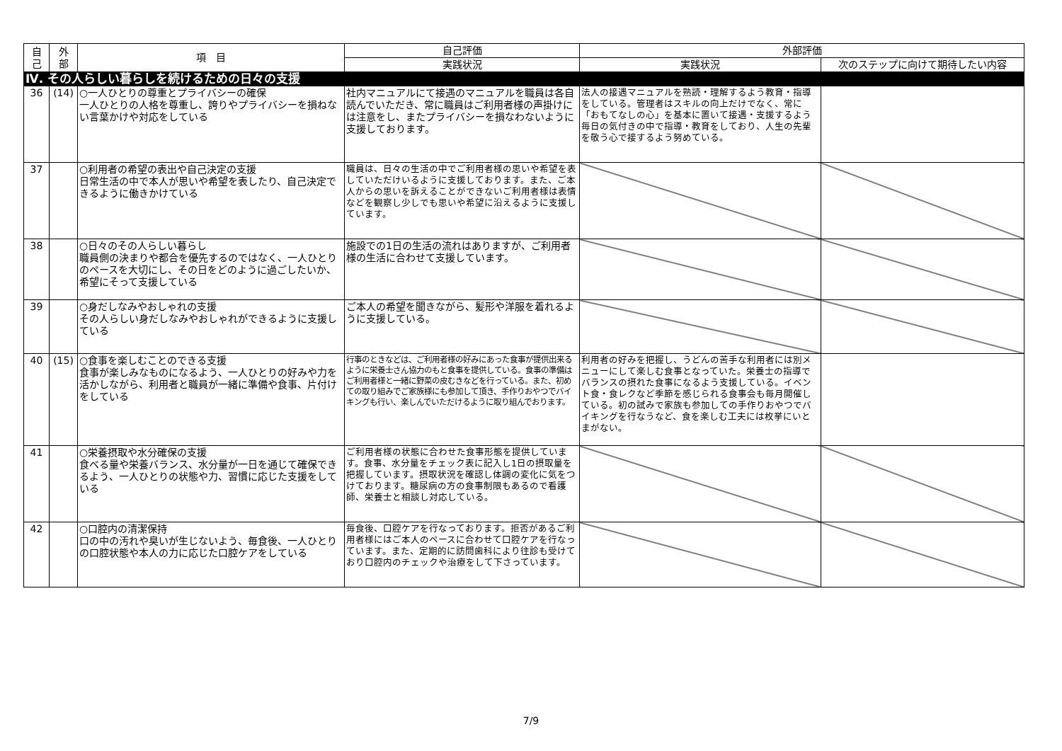| 自 己 | 外 部 | 項 目 | 自己評価 | 外部評価 | |
| --- | --- | --- | --- | --- | --- |
| | | | 実践状況 | 実践状況 | 次のステップに向けて期待したい内容 |
| Ⅳ. その人らしい暮らしを続けるための日々の支援 | | | | | |
| 36 | (14) | ○一人ひとりの尊重とプライバシーの確保 一人ひとりの人格を尊重し、誇りやプライバシーを損ねない言葉かけや対応をしている | 社内マニュアルにて接遇のマニュアルを職員は各自読んでいただき、常に職員はご利用者様の声掛けには注意をし、またプライバシーを損なわないように支援しております。 | 法人の接遇マニュアルを熟読・理解するよう教育・指導をしている。管理者はスキルの向上だけでなく、常に「おもてなしの心」を基本に置いて接遇・支援するよう毎日の気付きの中で指導・教育をしており、人生の先輩を敬う心で接するよう努めている。 | |
| 37 | | ○利用者の希望の表出や自己決定の支援 日常生活の中で本人が思いや希望を表したり、自己決定できるように働きかけている | 職員は、日々の生活の中でご利用者様の思いや希望を表していただけいるように支援しております。また、ご本人からの思いを訴えることができないご利用者様は表情などを観察し少しでも思いや希望に沿えるように支援しています。 | | |
| 38 | | ○日々のその人らしい暮らし 職員側の決まりや都合を優先するのではなく、一人ひとりのペースを大切にし、その日をどのように過ごしたいか、希望にそって支援している | 施設での1日の生活の流れはありますが、ご利用者様の生活に合わせて支援しています。 | | |
| 39 | | ○身だしなみやおしゃれの支援 その人らしい身だしなみやおしゃれができるように支援している | ご本人の希望を聞きながら、髪形や洋服を着れるように支援している。 | | |
| 40 | (15) | ○食事を楽しむことのできる支援 食事が楽しみなものになるよう、一人ひとりの好みや力を活かしながら、利用者と職員が一緒に準備や食事、片付けをしている | 行事のときなどは、ご利用者様の好みにあった食事が提供出来るように栄養士さん協力のもと食事を提供している。食事の準備はご利用者様と一緒に野菜の皮むきなどを行っている。また、初めての取り組みでご家族様にも参加して頂き、手作りおやつでバイキングも行い、楽しんでいただけるように取り組んでおります。 | 利用者の好みを把握し、うどんの苦手な利用者には別メニューにして楽しむ食事となっていた。栄養士の指導でバランスの摂れた食事になるよう支援している。イベント食・食レクなど季節を感じられる食事会も毎月開催している。初の試みで家族も参加しての手作りおやつでバイキングを行なうなど、食を楽しむ工夫には枚挙にいとまがない。 | |
| 41 | | ○栄養摂取や水分確保の支援 食べる量や栄養バランス、水分量が一日を通じて確保できるよう、一人ひとりの状態や力、習慣に応じた支援をしている | ご利用者様の状態に合わせた食事形態を提供しています。食事、水分量をチェック表に記入し1日の摂取量を把握しています。摂取状況を確認し体調の変化に気をつけております。糖尿病の方の食事制限もあるので看護師、栄養士と相談し対応している。 | | |
| 42 | | ○口腔内の清潔保持 口の中の汚れや臭いが生じないよう、毎食後、一人ひとりの口腔状態や本人の力に応じた口腔ケアをしている | 毎食後、口腔ケアを行なっております。拒否があるご利用者様にはご本人のペースに合わせて口腔ケアを行なっています。また、定期的に訪問歯科により往診も受けており口腔内のチェックや治療をして下さっています。 | | |
7/9